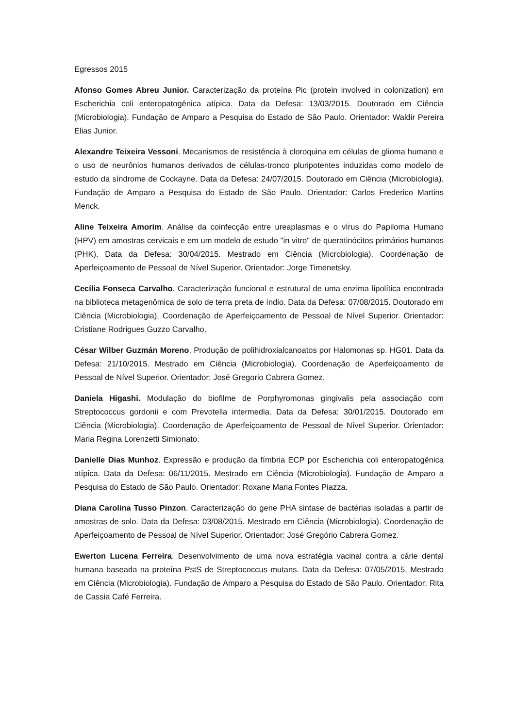Egressos 2015
Afonso Gomes Abreu Junior. Caracterização da proteína Pic (protein involved in colonization) em Escherichia coli enteropatogênica atípica. Data da Defesa: 13/03/2015. Doutorado em Ciência (Microbiologia). Fundação de Amparo a Pesquisa do Estado de São Paulo. Orientador: Waldir Pereira Elias Junior.
Alexandre Teixeira Vessoni. Mecanismos de resistência à cloroquina em células de glioma humano e o uso de neurônios humanos derivados de células-tronco pluripotentes induzidas como modelo de estudo da síndrome de Cockayne. Data da Defesa: 24/07/2015. Doutorado em Ciência (Microbiologia). Fundação de Amparo a Pesquisa do Estado de São Paulo. Orientador: Carlos Frederico Martins Menck.
Aline Teixeira Amorim. Análise da coinfecção entre ureaplasmas e o vírus do Papiloma Humano (HPV) em amostras cervicais e em um modelo de estudo "in vitro" de queratinócitos primários humanos (PHK). Data da Defesa: 30/04/2015. Mestrado em Ciência (Microbiologia). Coordenação de Aperfeiçoamento de Pessoal de Nível Superior. Orientador: Jorge Timenetsky.
Cecília Fonseca Carvalho. Caracterização funcional e estrutural de uma enzima lipolítica encontrada na biblioteca metagenômica de solo de terra preta de índio. Data da Defesa: 07/08/2015. Doutorado em Ciência (Microbiologia). Coordenação de Aperfeiçoamento de Pessoal de Nível Superior. Orientador: Cristiane Rodrigues Guzzo Carvalho.
César Wilber Guzmán Moreno. Produção de polihidroxialcanoatos por Halomonas sp. HG01. Data da Defesa: 21/10/2015. Mestrado em Ciência (Microbiologia). Coordenação de Aperfeiçoamento de Pessoal de Nível Superior. Orientador: José Gregorio Cabrera Gomez.
Daniela Higashi. Modulação do biofilme de Porphyromonas gingivalis pela associação com Streptococcus gordonii e com Prevotella intermedia. Data da Defesa: 30/01/2015. Doutorado em Ciência (Microbiologia). Coordenação de Aperfeiçoamento de Pessoal de Nível Superior. Orientador: Maria Regina Lorenzetti Simionato.
Danielle Dias Munhoz. Expressão e produção da fímbria ECP por Escherichia coli enteropatogênica atípica. Data da Defesa: 06/11/2015. Mestrado em Ciência (Microbiologia). Fundação de Amparo a Pesquisa do Estado de São Paulo. Orientador: Roxane Maria Fontes Piazza.
Diana Carolina Tusso Pinzon. Caracterização do gene PHA sintase de bactérias isoladas a partir de amostras de solo. Data da Defesa: 03/08/2015. Mestrado em Ciência (Microbiologia). Coordenação de Aperfeiçoamento de Pessoal de Nível Superior. Orientador: José Gregório Cabrera Gomez.
Ewerton Lucena Ferreira. Desenvolvimento de uma nova estratégia vacinal contra a cárie dental humana baseada na proteína PstS de Streptococcus mutans. Data da Defesa: 07/05/2015. Mestrado em Ciência (Microbiologia). Fundação de Amparo a Pesquisa do Estado de São Paulo. Orientador: Rita de Cassia Café Ferreira.